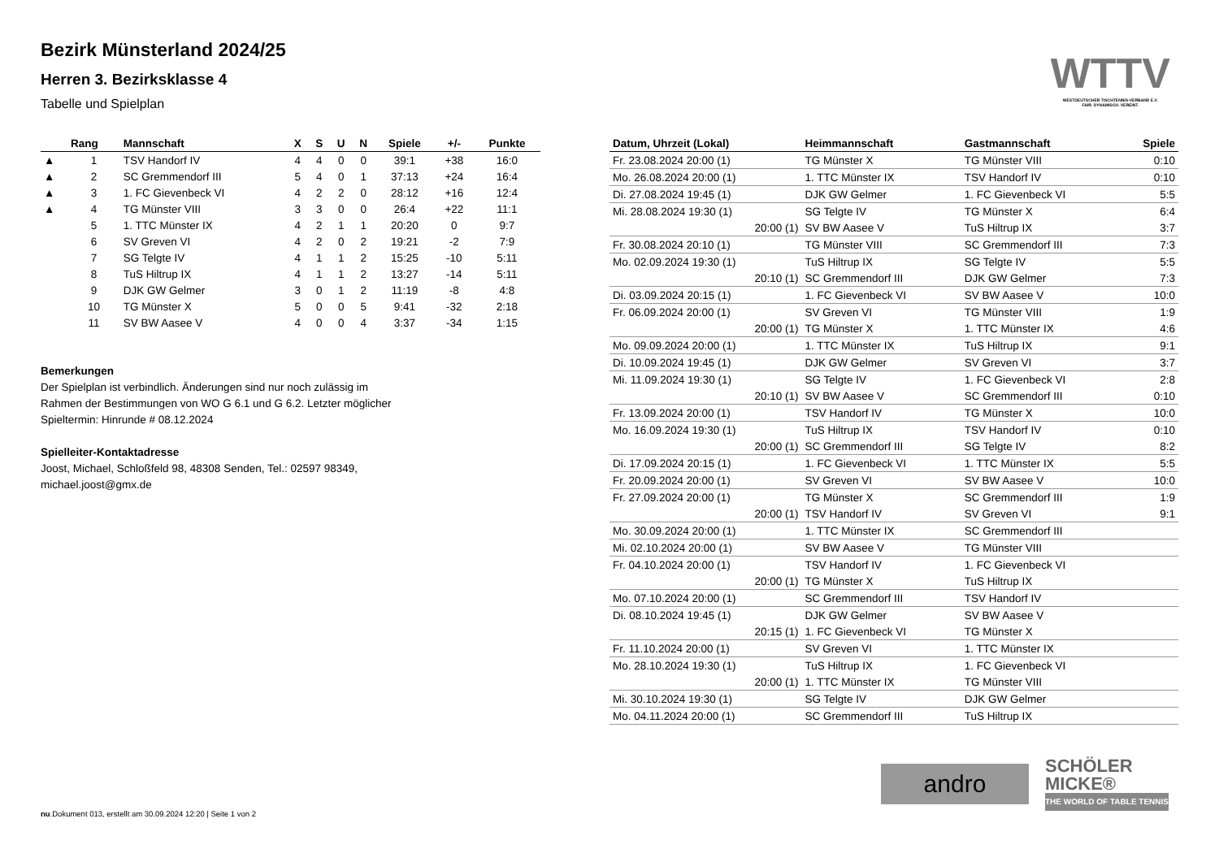WTTV
WESTDEUTSCHER TISCHTENNIS-VERBAND E.V.
FAIR. DYNAMISCH. VEREINT.
Bezirk Münsterland 2024/25
Herren 3. Bezirksklasse 4
Tabelle und Spielplan
| | Rang | Mannschaft | X | S | U | N | Spiele | +/- | Punkte |
| --- | --- | --- | --- | --- | --- | --- | --- | --- | --- |
| ▲ | 1 | TSV Handorf IV | 4 | 4 | 0 | 0 | 39:1 | +38 | 16:0 |
| ▲ | 2 | SC Gremmendorf III | 5 | 4 | 0 | 1 | 37:13 | +24 | 16:4 |
| ▲ | 3 | 1. FC Gievenbeck VI | 4 | 2 | 2 | 0 | 28:12 | +16 | 12:4 |
| ▲ | 4 | TG Münster VIII | 3 | 3 | 0 | 0 | 26:4 | +22 | 11:1 |
| | 5 | 1. TTC Münster IX | 4 | 2 | 1 | 1 | 20:20 | 0 | 9:7 |
| | 6 | SV Greven VI | 4 | 2 | 0 | 2 | 19:21 | -2 | 7:9 |
| | 7 | SG Telgte IV | 4 | 1 | 1 | 2 | 15:25 | -10 | 5:11 |
| | 8 | TuS Hiltrup IX | 4 | 1 | 1 | 2 | 13:27 | -14 | 5:11 |
| | 9 | DJK GW Gelmer | 3 | 0 | 1 | 2 | 11:19 | -8 | 4:8 |
| | 10 | TG Münster X | 5 | 0 | 0 | 5 | 9:41 | -32 | 2:18 |
| | 11 | SV BW Aasee V | 4 | 0 | 0 | 4 | 3:37 | -34 | 1:15 |
Bemerkungen
Der Spielplan ist verbindlich. Änderungen sind nur noch zulässig im Rahmen der Bestimmungen von WO G 6.1 und G 6.2. Letzter möglicher Spieltermin: Hinrunde # 08.12.2024
Spielleiter-Kontaktadresse
Joost, Michael, Schloßfeld 98, 48308 Senden, Tel.: 02597 98349, michael.joost@gmx.de
| Datum, Uhrzeit (Lokal) | Heimmannschaft | Gastmannschaft | Spiele |
| --- | --- | --- | --- |
| Fr. 23.08.2024 20:00 (1) | TG Münster X | TG Münster VIII | 0:10 |
| Mo. 26.08.2024 20:00 (1) | 1. TTC Münster IX | TSV Handorf IV | 0:10 |
| Di. 27.08.2024 19:45 (1) | DJK GW Gelmer | 1. FC Gievenbeck VI | 5:5 |
| Mi. 28.08.2024 19:30 (1) | SG Telgte IV | TG Münster X | 6:4 |
| 20:00 (1) | SV BW Aasee V | TuS Hiltrup IX | 3:7 |
| Fr. 30.08.2024 20:10 (1) | TG Münster VIII | SC Gremmendorf III | 7:3 |
| Mo. 02.09.2024 19:30 (1) | TuS Hiltrup IX | SG Telgte IV | 5:5 |
| 20:10 (1) | SC Gremmendorf III | DJK GW Gelmer | 7:3 |
| Di. 03.09.2024 20:15 (1) | 1. FC Gievenbeck VI | SV BW Aasee V | 10:0 |
| Fr. 06.09.2024 20:00 (1) | SV Greven VI | TG Münster VIII | 1:9 |
| 20:00 (1) | TG Münster X | 1. TTC Münster IX | 4:6 |
| Mo. 09.09.2024 20:00 (1) | 1. TTC Münster IX | TuS Hiltrup IX | 9:1 |
| Di. 10.09.2024 19:45 (1) | DJK GW Gelmer | SV Greven VI | 3:7 |
| Mi. 11.09.2024 19:30 (1) | SG Telgte IV | 1. FC Gievenbeck VI | 2:8 |
| 20:10 (1) | SV BW Aasee V | SC Gremmendorf III | 0:10 |
| Fr. 13.09.2024 20:00 (1) | TSV Handorf IV | TG Münster X | 10:0 |
| Mo. 16.09.2024 19:30 (1) | TuS Hiltrup IX | TSV Handorf IV | 0:10 |
| 20:00 (1) | SC Gremmendorf III | SG Telgte IV | 8:2 |
| Di. 17.09.2024 20:15 (1) | 1. FC Gievenbeck VI | 1. TTC Münster IX | 5:5 |
| Fr. 20.09.2024 20:00 (1) | SV Greven VI | SV BW Aasee V | 10:0 |
| Fr. 27.09.2024 20:00 (1) | TG Münster X | SC Gremmendorf III | 1:9 |
| 20:00 (1) | TSV Handorf IV | SV Greven VI | 9:1 |
| Mo. 30.09.2024 20:00 (1) | 1. TTC Münster IX | SC Gremmendorf III | |
| Mi. 02.10.2024 20:00 (1) | SV BW Aasee V | TG Münster VIII | |
| Fr. 04.10.2024 20:00 (1) | TSV Handorf IV | 1. FC Gievenbeck VI | |
| 20:00 (1) | TG Münster X | TuS Hiltrup IX | |
| Mo. 07.10.2024 20:00 (1) | SC Gremmendorf III | TSV Handorf IV | |
| Di. 08.10.2024 19:45 (1) | DJK GW Gelmer | SV BW Aasee V | |
| 20:15 (1) | 1. FC Gievenbeck VI | TG Münster X | |
| Fr. 11.10.2024 20:00 (1) | SV Greven VI | 1. TTC Münster IX | |
| Mo. 28.10.2024 19:30 (1) | TuS Hiltrup IX | 1. FC Gievenbeck VI | |
| 20:00 (1) | 1. TTC Münster IX | TG Münster VIII | |
| Mi. 30.10.2024 19:30 (1) | SG Telgte IV | DJK GW Gelmer | |
| Mo. 04.11.2024 20:00 (1) | SC Gremmendorf III | TuS Hiltrup IX | |
andro
SCHÖLER
MICKE®
THE WORLD OF TABLE TENNIS
nu.Dokument 013, erstellt am 30.09.2024 12:20 | Seite 1 von 2